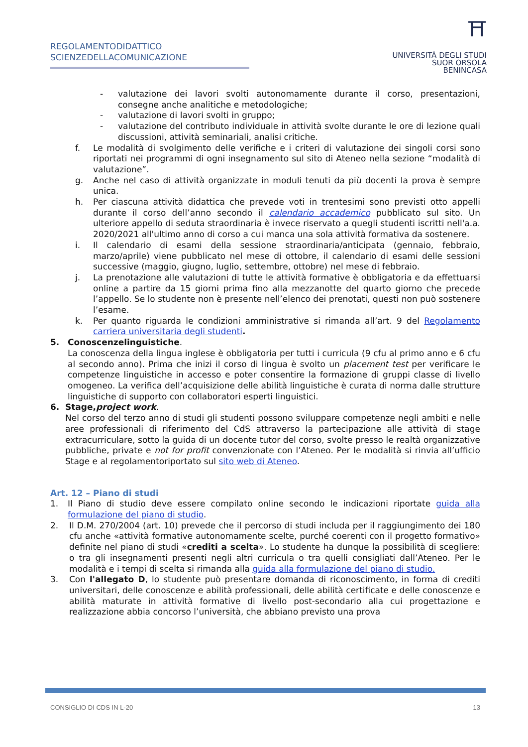REGOLAMENTODIDATTICO
SCIENZEDELLACOMUNICAZIONE
⛩
UNIVERSITÀ DEGLI STUDI
SUOR ORSOLA
BENINCASA
- valutazione dei lavori svolti autonomamente durante il corso, presentazioni, consegne anche analitiche e metodologiche;
- valutazione di lavori svolti in gruppo;
- valutazione del contributo individuale in attività svolte durante le ore di lezione quali discussioni, attività seminariali, analisi critiche.
f. Le modalità di svolgimento delle verifiche e i criteri di valutazione dei singoli corsi sono riportati nei programmi di ogni insegnamento sul sito di Ateneo nella sezione “modalità di valutazione”.
g. Anche nel caso di attività organizzate in moduli tenuti da più docenti la prova è sempre unica.
h. Per ciascuna attività didattica che prevede voti in trentesimi sono previsti otto appelli durante il corso dell’anno secondo il calendario accademico pubblicato sul sito. Un ulteriore appello di seduta straordinaria è invece riservato a quegli studenti iscritti nell'a.a. 2020/2021 all'ultimo anno di corso a cui manca una sola attività formativa da sostenere.
i. Il calendario di esami della sessione straordinaria/anticipata (gennaio, febbraio, marzo/aprile) viene pubblicato nel mese di ottobre, il calendario di esami delle sessioni successive (maggio, giugno, luglio, settembre, ottobre) nel mese di febbraio.
j. La prenotazione alle valutazioni di tutte le attività formative è obbligatoria e da effettuarsi online a partire da 15 giorni prima fino alla mezzanotte del quarto giorno che precede l’appello. Se lo studente non è presente nell’elenco dei prenotati, questi non può sostenere l’esame.
k. Per quanto riguarda le condizioni amministrative si rimanda all’art. 9 del Regolamento carriera universitaria degli studenti.
5. Conoscenzelinguistiche.
La conoscenza della lingua inglese è obbligatoria per tutti i curricula (9 cfu al primo anno e 6 cfu al secondo anno). Prima che inizi il corso di lingua è svolto un placement test per verificare le competenze linguistiche in accesso e poter consentire la formazione di gruppi classe di livello omogeneo. La verifica dell’acquisizione delle abilità linguistiche è curata di norma dalle strutture linguistiche di supporto con collaboratori esperti linguistici.
6. Stage,project work.
Nel corso del terzo anno di studi gli studenti possono sviluppare competenze negli ambiti e nelle aree professionali di riferimento del CdS attraverso la partecipazione alle attività di stage extracurriculare, sotto la guida di un docente tutor del corso, svolte presso le realtà organizzative pubbliche, private e not for profit convenzionate con l’Ateneo. Per le modalità si rinvia all’ufficio Stage e al regolamentoriportato sul sito web di Ateneo.
Art. 12 – Piano di studi
1. Il Piano di studio deve essere compilato online secondo le indicazioni riportate guida alla formulazione del piano di studio.
2. Il D.M. 270/2004 (art. 10) prevede che il percorso di studi includa per il raggiungimento dei 180 cfu anche «attività formative autonomamente scelte, purché coerenti con il progetto formativo» definite nel piano di studi «crediti a scelta». Lo studente ha dunque la possibilità di scegliere: o tra gli insegnamenti presenti negli altri curricula o tra quelli consigliati dall’Ateneo. Per le modalità e i tempi di scelta si rimanda alla guida alla formulazione del piano di studio.
3. Con l'allegato D, lo studente può presentare domanda di riconoscimento, in forma di crediti universitari, delle conoscenze e abilità professionali, delle abilità certificate e delle conoscenze e abilità maturate in attività formative di livello post-secondario alla cui progettazione e realizzazione abbia concorso l’università, che abbiano previsto una prova
CONSIGLIO DI CDS IN L-20 13